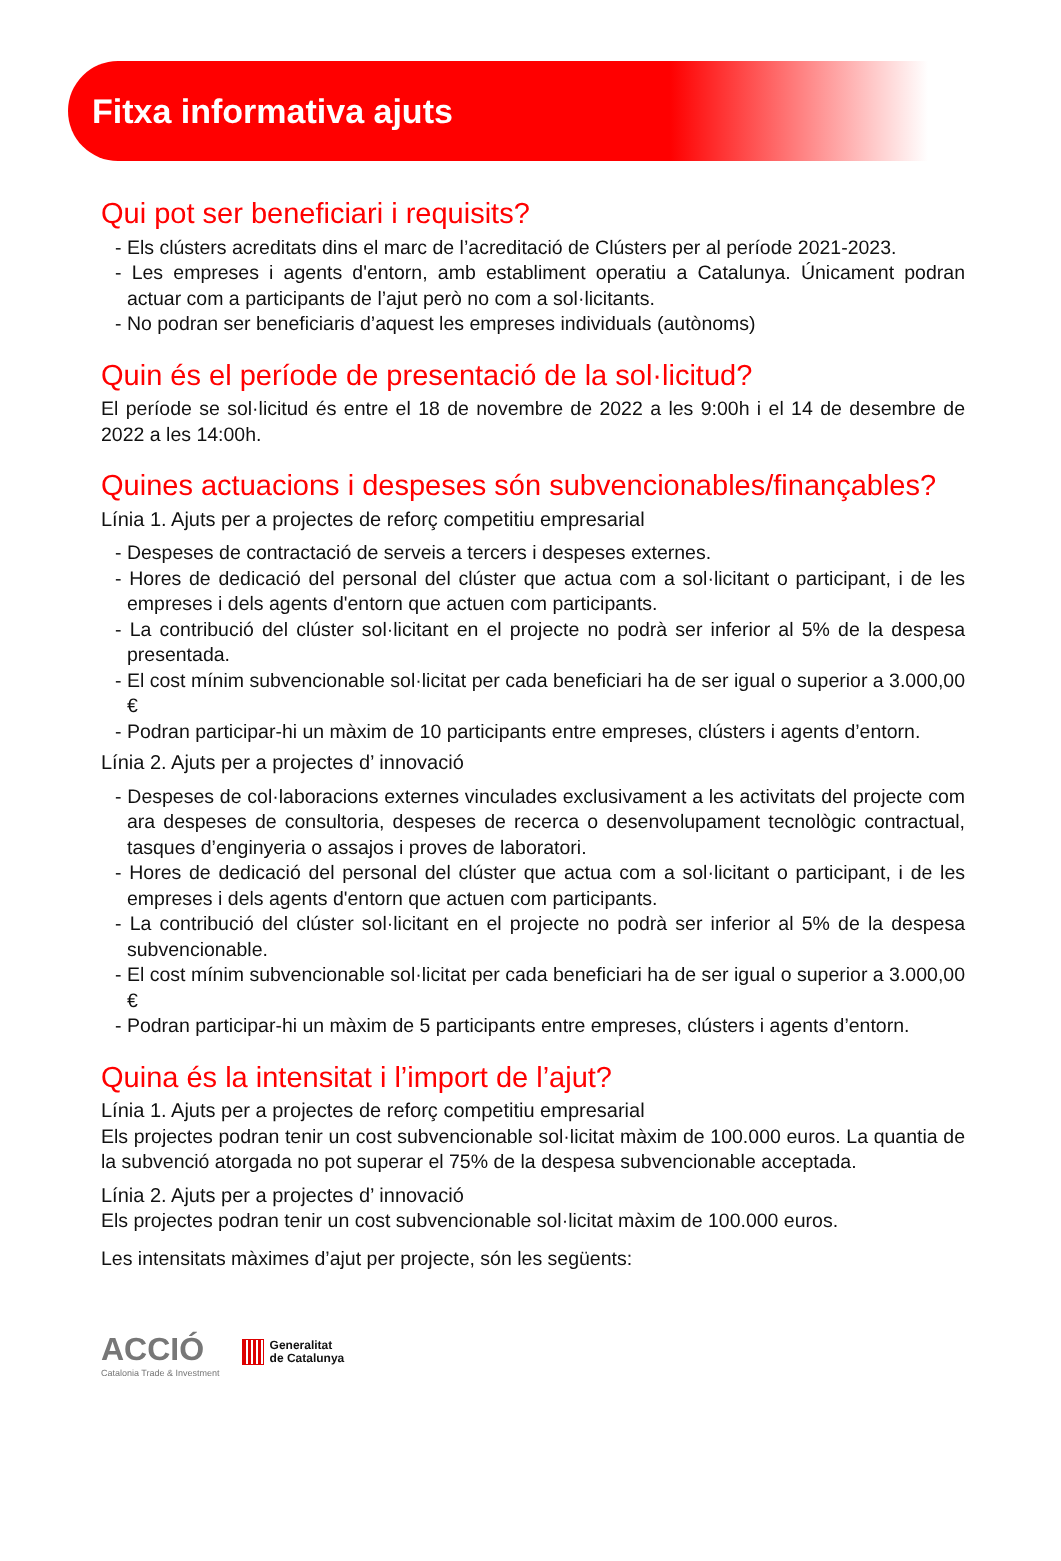Fitxa informativa ajuts
Qui pot ser beneficiari i requisits?
- Els clústers acreditats dins el marc de l’acreditació de Clústers per al període 2021-2023.
- Les empreses i agents d'entorn, amb establiment operatiu a Catalunya. Únicament podran actuar com a participants de l’ajut però no com a sol·licitants.
- No podran ser beneficiaris d’aquest les empreses individuals (autònoms)
Quin és el període de presentació de la sol·licitud?
El període se sol·licitud és entre el 18 de novembre de 2022 a les 9:00h i el 14 de desembre de 2022 a les 14:00h.
Quines actuacions i despeses són subvencionables/finançables?
Línia 1. Ajuts per a projectes de reforç competitiu empresarial
- Despeses de contractació de serveis a tercers i despeses externes.
- Hores de dedicació del personal del clúster que actua com a sol·licitant o participant, i de les empreses i dels agents d'entorn que actuen com participants.
- La contribució del clúster sol·licitant en el projecte no podrà ser inferior al 5% de la despesa presentada.
- El cost mínim subvencionable sol·licitat per cada beneficiari ha de ser igual o superior a 3.000,00 €
- Podran participar-hi un màxim de 10 participants entre empreses, clústers i agents d’entorn.
Línia 2. Ajuts per a projectes d’ innovació
- Despeses de col·laboracions externes vinculades exclusivament a les activitats del projecte com ara despeses de consultoria, despeses de recerca o desenvolupament tecnològic contractual, tasques d’enginyeria o assajos i proves de laboratori.
- Hores de dedicació del personal del clúster que actua com a sol·licitant o participant, i de les empreses i dels agents d'entorn que actuen com participants.
- La contribució del clúster sol·licitant en el projecte no podrà ser inferior al 5% de la despesa subvencionable.
- El cost mínim subvencionable sol·licitat per cada beneficiari ha de ser igual o superior a 3.000,00 €
- Podran participar-hi un màxim de 5 participants entre empreses, clústers i agents d’entorn.
Quina és la intensitat i l’import de l’ajut?
Línia 1. Ajuts per a projectes de reforç competitiu empresarial
Els projectes podran tenir un cost subvencionable sol·licitat màxim de 100.000 euros. La quantia de la subvenció atorgada no pot superar el 75% de la despesa subvencionable acceptada.
Línia 2. Ajuts per a projectes d’ innovació
Els projectes podran tenir un cost subvencionable sol·licitat màxim de 100.000 euros.
Les intensitats màximes d’ajut per projecte, són les següents:
ACCIÓ
Catalonia Trade & Investment
Generalitat
de Catalunya